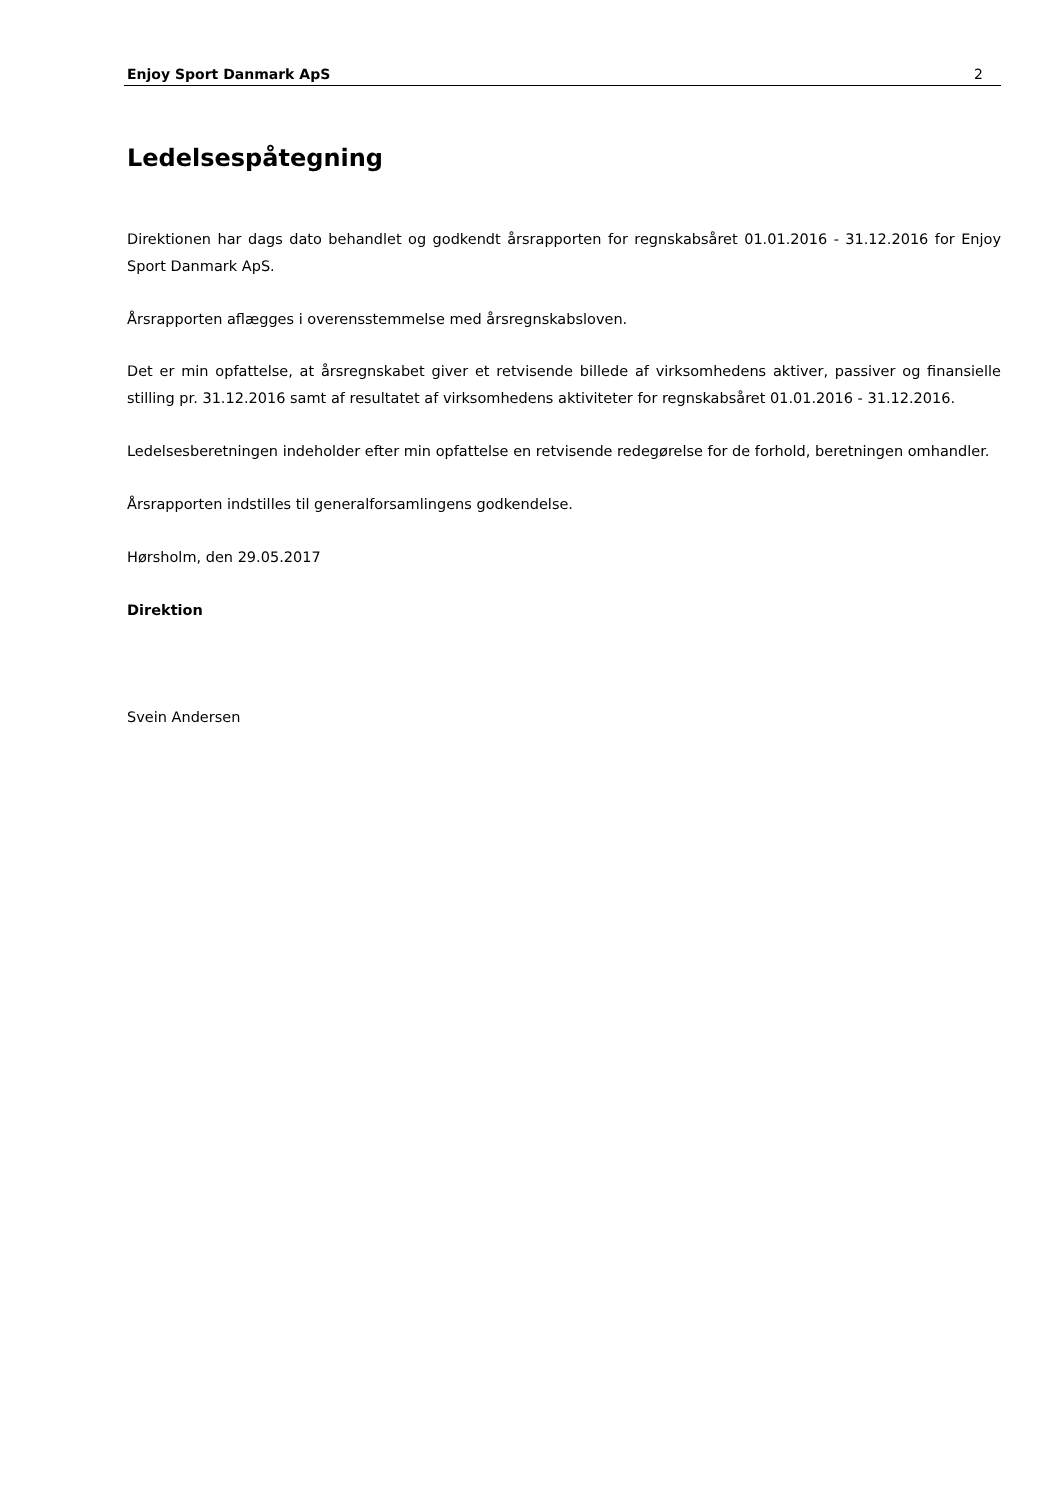Enjoy Sport Danmark ApS 2
Ledelsespåtegning
Direktionen har dags dato behandlet og godkendt årsrapporten for regnskabsåret 01.01.2016 - 31.12.2016 for Enjoy Sport Danmark ApS.
Årsrapporten aflægges i overensstemmelse med årsregnskabsloven.
Det er min opfattelse, at årsregnskabet giver et retvisende billede af virksomhedens aktiver, passiver og finansielle stilling pr. 31.12.2016 samt af resultatet af virksomhedens aktiviteter for regnskabsåret 01.01.2016 - 31.12.2016.
Ledelsesberetningen indeholder efter min opfattelse en retvisende redegørelse for de forhold, beretningen omhandler.
Årsrapporten indstilles til generalforsamlingens godkendelse.
Hørsholm, den 29.05.2017
Direktion
Svein Andersen